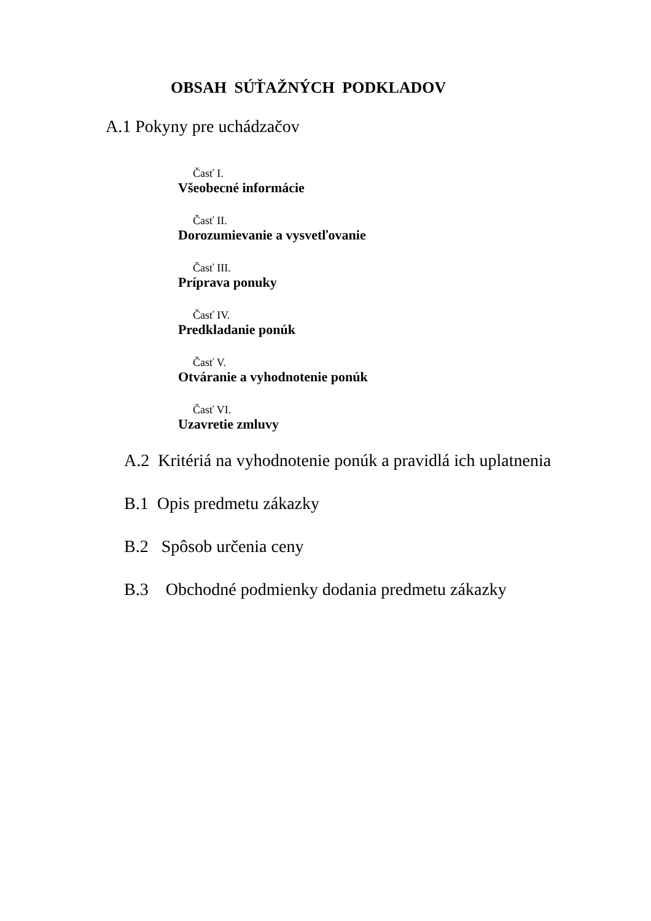OBSAH SÚŤAŽNÝCH PODKLADOV
A.1 Pokyny pre uchádzačov
Časť I.
Všeobecné informácie
Časť II.
Dorozumievanie a vysvetľovanie
Časť III.
Príprava ponuky
Časť IV.
Predkladanie ponúk
Časť V.
Otváranie a vyhodnotenie ponúk
Časť VI.
Uzavretie zmluvy
A.2 Kritériá na vyhodnotenie ponúk a pravidlá ich uplatnenia
B.1 Opis predmetu zákazky
B.2 Spôsob určenia ceny
B.3 Obchodné podmienky dodania predmetu zákazky